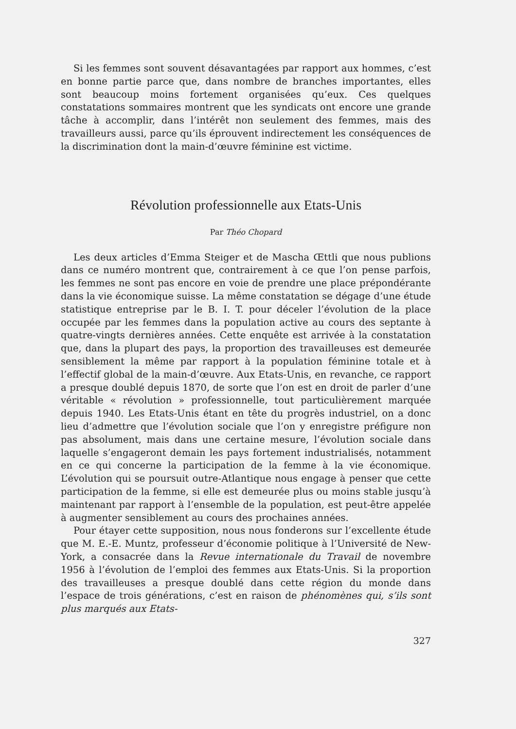Si les femmes sont souvent désavantagées par rapport aux hommes, c’est en bonne partie parce que, dans nombre de branches importantes, elles sont beaucoup moins fortement organisées qu’eux. Ces quelques constatations sommaires montrent que les syndicats ont encore une grande tâche à accomplir, dans l’intérêt non seulement des femmes, mais des travailleurs aussi, parce qu’ils éprouvent indirectement les conséquences de la discrimination dont la main-d’œuvre féminine est victime.
Révolution professionnelle aux Etats-Unis
Par Théo Chopard
Les deux articles d’Emma Steiger et de Mascha Œttli que nous publions dans ce numéro montrent que, contrairement à ce que l’on pense parfois, les femmes ne sont pas encore en voie de prendre une place prépondérante dans la vie économique suisse. La même constatation se dégage d’une étude statistique entreprise par le B. I. T. pour déceler l’évolution de la place occupée par les femmes dans la population active au cours des septante à quatre-vingts dernières années. Cette enquête est arrivée à la constatation que, dans la plupart des pays, la proportion des travailleuses est demeurée sensiblement la même par rapport à la population féminine totale et à l’effectif global de la main-d’œuvre. Aux Etats-Unis, en revanche, ce rapport a presque doublé depuis 1870, de sorte que l’on est en droit de parler d’une véritable « révolution » professionnelle, tout particulièrement marquée depuis 1940. Les Etats-Unis étant en tête du progrès industriel, on a donc lieu d’admettre que l’évolution sociale que l’on y enregistre préfigure non pas absolument, mais dans une certaine mesure, l’évolution sociale dans laquelle s’engageront demain les pays fortement industrialisés, notamment en ce qui concerne la participation de la femme à la vie économique. L’évolution qui se poursuit outre-Atlantique nous engage à penser que cette participation de la femme, si elle est demeurée plus ou moins stable jusqu’à maintenant par rapport à l’ensemble de la population, est peut-être appelée à augmenter sensiblement au cours des prochaines années.
Pour étayer cette supposition, nous nous fonderons sur l’excellente étude que M. E.-E. Muntz, professeur d’économie politique à l’Université de New-York, a consacrée dans la Revue internationale du Travail de novembre 1956 à l’évolution de l’emploi des femmes aux Etats-Unis. Si la proportion des travailleuses a presque doublé dans cette région du monde dans l’espace de trois générations, c’est en raison de phénomènes qui, s’ils sont plus marqués aux Etats-
327